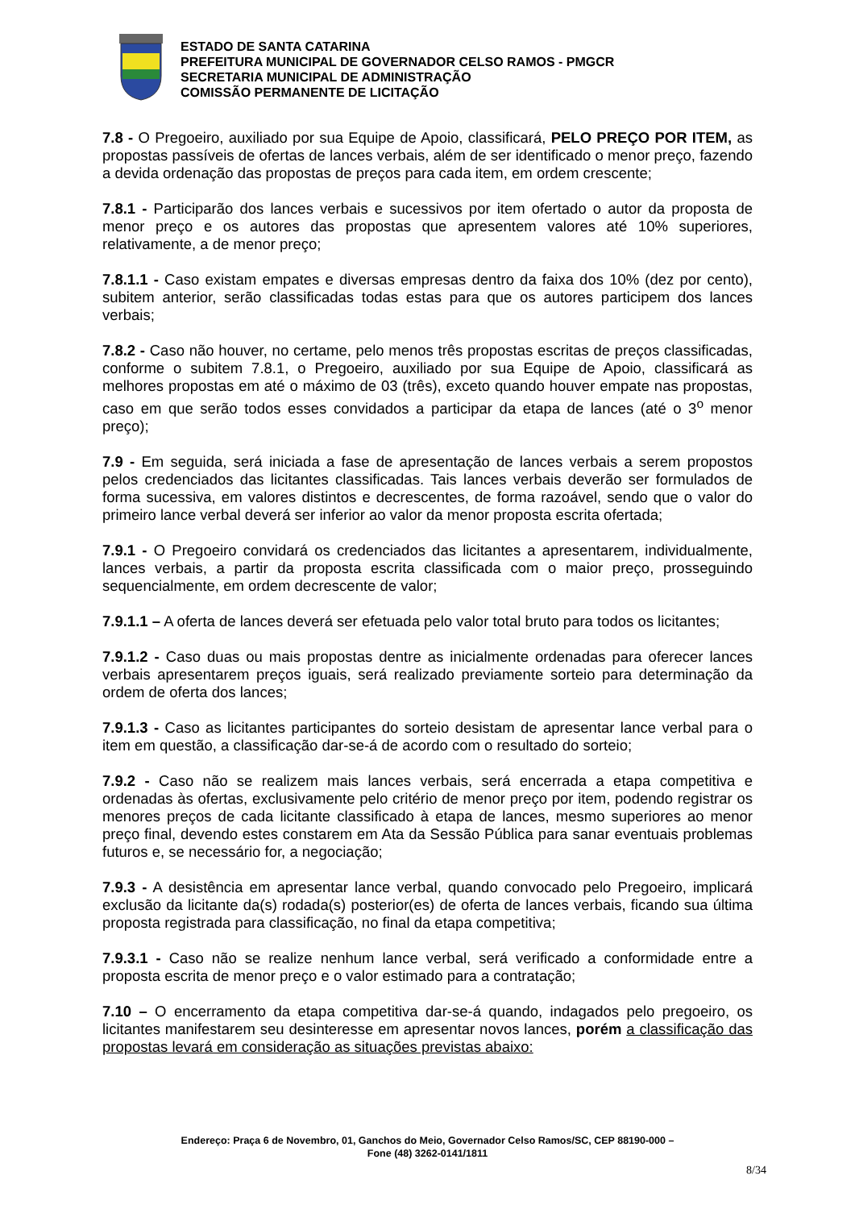ESTADO DE SANTA CATARINA
PREFEITURA MUNICIPAL DE GOVERNADOR CELSO RAMOS - PMGCR
SECRETARIA MUNICIPAL DE ADMINISTRAÇÃO
COMISSÃO PERMANENTE DE LICITAÇÃO
7.8 - O Pregoeiro, auxiliado por sua Equipe de Apoio, classificará, PELO PREÇO POR ITEM, as propostas passíveis de ofertas de lances verbais, além de ser identificado o menor preço, fazendo a devida ordenação das propostas de preços para cada item, em ordem crescente;
7.8.1 - Participarão dos lances verbais e sucessivos por item ofertado o autor da proposta de menor preço e os autores das propostas que apresentem valores até 10% superiores, relativamente, a de menor preço;
7.8.1.1 - Caso existam empates e diversas empresas dentro da faixa dos 10% (dez por cento), subitem anterior, serão classificadas todas estas para que os autores participem dos lances verbais;
7.8.2 - Caso não houver, no certame, pelo menos três propostas escritas de preços classificadas, conforme o subitem 7.8.1, o Pregoeiro, auxiliado por sua Equipe de Apoio, classificará as melhores propostas em até o máximo de 03 (três), exceto quando houver empate nas propostas, caso em que serão todos esses convidados a participar da etapa de lances (até o 3<sup>o</sup> menor preço);
7.9 - Em seguida, será iniciada a fase de apresentação de lances verbais a serem propostos pelos credenciados das licitantes classificadas. Tais lances verbais deverão ser formulados de forma sucessiva, em valores distintos e decrescentes, de forma razoável, sendo que o valor do primeiro lance verbal deverá ser inferior ao valor da menor proposta escrita ofertada;
7.9.1 - O Pregoeiro convidará os credenciados das licitantes a apresentarem, individualmente, lances verbais, a partir da proposta escrita classificada com o maior preço, prosseguindo sequencialmente, em ordem decrescente de valor;
7.9.1.1 – A oferta de lances deverá ser efetuada pelo valor total bruto para todos os licitantes;
7.9.1.2 - Caso duas ou mais propostas dentre as inicialmente ordenadas para oferecer lances verbais apresentarem preços iguais, será realizado previamente sorteio para determinação da ordem de oferta dos lances;
7.9.1.3 - Caso as licitantes participantes do sorteio desistam de apresentar lance verbal para o item em questão, a classificação dar-se-á de acordo com o resultado do sorteio;
7.9.2 - Caso não se realizem mais lances verbais, será encerrada a etapa competitiva e ordenadas às ofertas, exclusivamente pelo critério de menor preço por item, podendo registrar os menores preços de cada licitante classificado à etapa de lances, mesmo superiores ao menor preço final, devendo estes constarem em Ata da Sessão Pública para sanar eventuais problemas futuros e, se necessário for, a negociação;
7.9.3 - A desistência em apresentar lance verbal, quando convocado pelo Pregoeiro, implicará exclusão da licitante da(s) rodada(s) posterior(es) de oferta de lances verbais, ficando sua última proposta registrada para classificação, no final da etapa competitiva;
7.9.3.1 - Caso não se realize nenhum lance verbal, será verificado a conformidade entre a proposta escrita de menor preço e o valor estimado para a contratação;
7.10 – O encerramento da etapa competitiva dar-se-á quando, indagados pelo pregoeiro, os licitantes manifestarem seu desinteresse em apresentar novos lances, porém a classificação das propostas levará em consideração as situações previstas abaixo:
Endereço: Praça 6 de Novembro, 01, Ganchos do Meio, Governador Celso Ramos/SC, CEP 88190-000 –
Fone (48) 3262-0141/1811
8/34